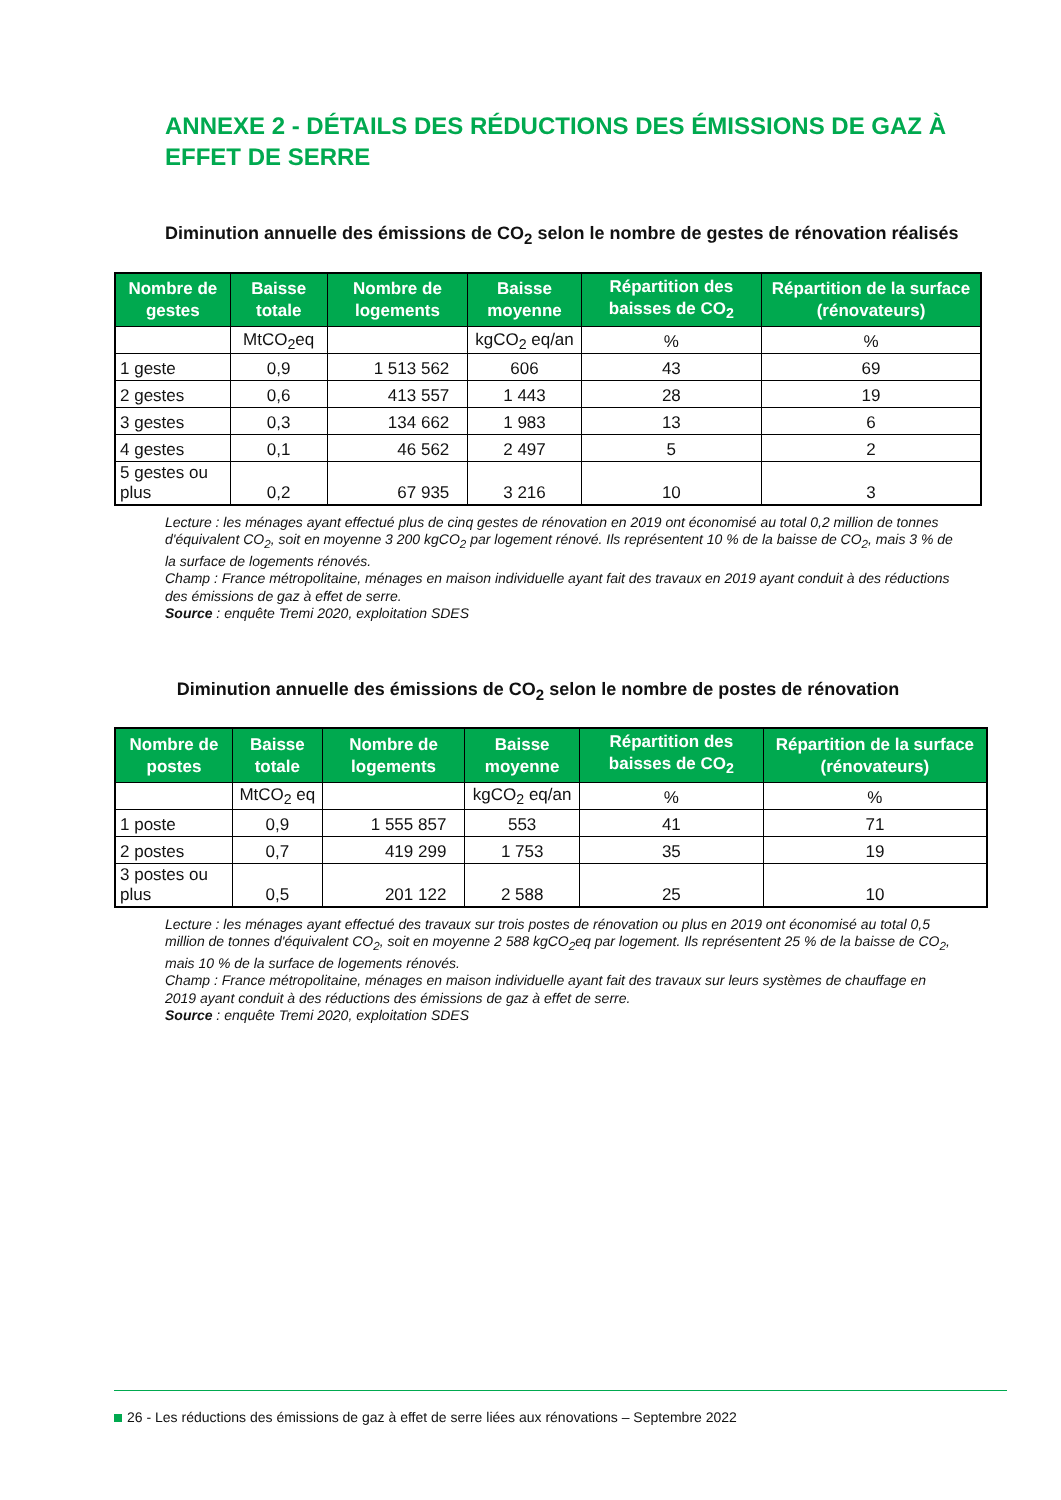ANNEXE 2 - DÉTAILS DES RÉDUCTIONS DES ÉMISSIONS DE GAZ À EFFET DE SERRE
Diminution annuelle des émissions de CO<sub>2</sub> selon le nombre de gestes de rénovation réalisés
| Nombre de gestes | Baisse totale | Nombre de logements | Baisse moyenne | Répartition des baisses de CO<sub>2</sub> | Répartition de la surface (rénovateurs) |
| --- | --- | --- | --- | --- | --- |
| | MtCO<sub>2</sub>eq | | kgCO<sub>2</sub> eq/an | % | % |
| 1 geste | 0,9 | 1 513 562 | 606 | 43 | 69 |
| 2 gestes | 0,6 | 413 557 | 1 443 | 28 | 19 |
| 3 gestes | 0,3 | 134 662 | 1 983 | 13 | 6 |
| 4 gestes | 0,1 | 46 562 | 2 497 | 5 | 2 |
| 5 gestes ou plus | 0,2 | 67 935 | 3 216 | 10 | 3 |
Lecture : les ménages ayant effectué plus de cinq gestes de rénovation en 2019 ont économisé au total 0,2 million de tonnes d'équivalent CO<sub>2</sub>, soit en moyenne 3 200 kgCO<sub>2</sub> par logement rénové. Ils représentent 10 % de la baisse de CO<sub>2</sub>, mais 3 % de la surface de logements rénovés.
Champ : France métropolitaine, ménages en maison individuelle ayant fait des travaux en 2019 ayant conduit à des réductions des émissions de gaz à effet de serre.
Source : enquête Tremi 2020, exploitation SDES
Diminution annuelle des émissions de CO<sub>2</sub> selon le nombre de postes de rénovation
| Nombre de postes | Baisse totale | Nombre de logements | Baisse moyenne | Répartition des baisses de CO<sub>2</sub> | Répartition de la surface (rénovateurs) |
| --- | --- | --- | --- | --- | --- |
| | MtCO<sub>2</sub> eq | | kgCO<sub>2</sub> eq/an | % | % |
| 1 poste | 0,9 | 1 555 857 | 553 | 41 | 71 |
| 2 postes | 0,7 | 419 299 | 1 753 | 35 | 19 |
| 3 postes ou plus | 0,5 | 201 122 | 2 588 | 25 | 10 |
Lecture : les ménages ayant effectué des travaux sur trois postes de rénovation ou plus en 2019 ont économisé au total 0,5 million de tonnes d'équivalent CO<sub>2</sub>, soit en moyenne 2 588 kgCO<sub>2</sub>eq par logement. Ils représentent 25 % de la baisse de CO<sub>2</sub>, mais 10 % de la surface de logements rénovés.
Champ : France métropolitaine, ménages en maison individuelle ayant fait des travaux sur leurs systèmes de chauffage en 2019 ayant conduit à des réductions des émissions de gaz à effet de serre.
Source : enquête Tremi 2020, exploitation SDES
26 - Les réductions des émissions de gaz à effet de serre liées aux rénovations – Septembre 2022